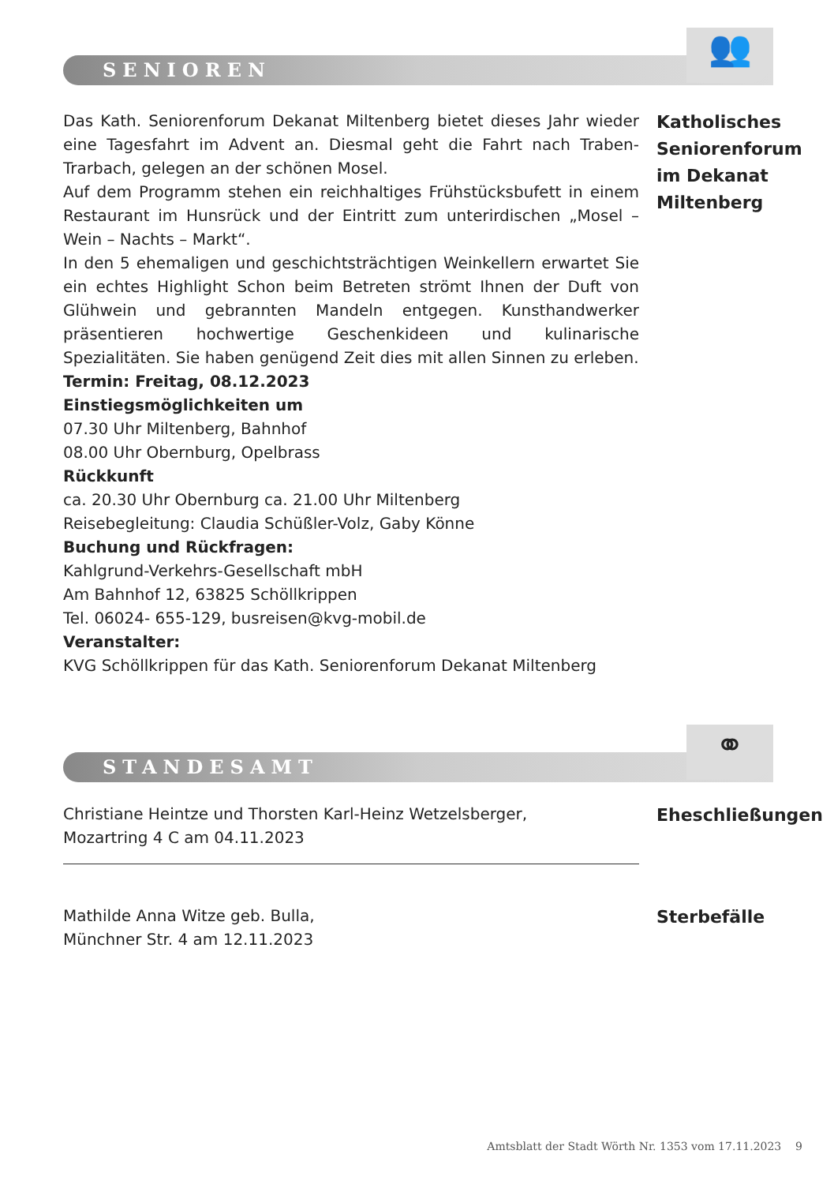SENIOREN
👥
Das Kath. Seniorenforum Dekanat Miltenberg bietet dieses Jahr wieder eine Tagesfahrt im Advent an. Diesmal geht die Fahrt nach Traben-Trarbach, gelegen an der schönen Mosel.
Auf dem Programm stehen ein reichhaltiges Frühstücksbufett in einem Restaurant im Hunsrück und der Eintritt zum unterirdischen „Mosel – Wein – Nachts – Markt“.
In den 5 ehemaligen und geschichtsträchtigen Weinkellern erwartet Sie ein echtes Highlight Schon beim Betreten strömt Ihnen der Duft von Glühwein und gebrannten Mandeln entgegen. Kunsthandwerker präsentieren hochwertige Geschenkideen und kulinarische Spezialitäten. Sie haben genügend Zeit dies mit allen Sinnen zu erleben.
Termin: Freitag, 08.12.2023
Einstiegsmöglichkeiten um
07.30 Uhr Miltenberg, Bahnhof
08.00 Uhr Obernburg, Opelbrass
Rückkunft
ca. 20.30 Uhr Obernburg ca. 21.00 Uhr Miltenberg
Reisebegleitung: Claudia Schüßler-Volz, Gaby Könne
Buchung und Rückfragen:
Kahlgrund-Verkehrs-Gesellschaft mbH
Am Bahnhof 12, 63825 Schöllkrippen
Tel. 06024- 655-129, busreisen@kvg-mobil.de
Veranstalter:
KVG Schöllkrippen für das Kath. Seniorenforum Dekanat Miltenberg
Katholisches
Seniorenforum
im Dekanat
Miltenberg
STANDESAMT
⚭
Christiane Heintze und Thorsten Karl-Heinz Wetzelsberger,
Mozartring 4 C am 04.11.2023
Eheschließungen
Mathilde Anna Witze geb. Bulla,
Münchner Str. 4 am 12.11.2023
Sterbefälle
Amtsblatt der Stadt Wörth Nr. 1353 vom 17.11.2023 9